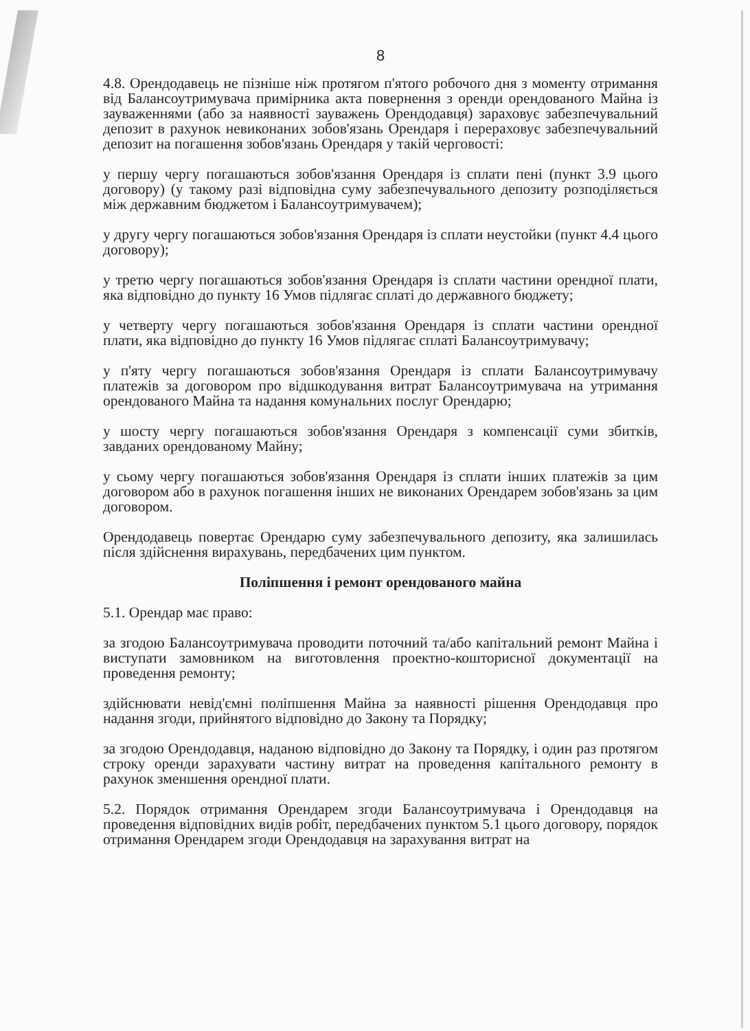8
4.8. Орендодавець не пізніше ніж протягом п'ятого робочого дня з моменту отримання від Балансоутримувача примірника акта повернення з оренди орендованого Майна із зауваженнями (або за наявності зауважень Орендодавця) зараховує забезпечувальний депозит в рахунок невиконаних зобов'язань Орендаря і перераховує забезпечувальний депозит на погашення зобов'язань Орендаря у такій черговості:
у першу чергу погашаються зобов'язання Орендаря із сплати пені (пункт 3.9 цього договору) (у такому разі відповідна суму забезпечувального депозиту розподіляється між державним бюджетом і Балансоутримувачем);
у другу чергу погашаються зобов'язання Орендаря із сплати неустойки (пункт 4.4 цього договору);
у третю чергу погашаються зобов'язання Орендаря із сплати частини орендної плати, яка відповідно до пункту 16 Умов підлягає сплаті до державного бюджету;
у четверту чергу погашаються зобов'язання Орендаря із сплати частини орендної плати, яка відповідно до пункту 16 Умов підлягає сплаті Балансоутримувачу;
у п'яту чергу погашаються зобов'язання Орендаря із сплати Балансоутримувачу платежів за договором про відшкодування витрат Балансоутримувача на утримання орендованого Майна та надання комунальних послуг Орендарю;
у шосту чергу погашаються зобов'язання Орендаря з компенсації суми збитків, завданих орендованому Майну;
у сьому чергу погашаються зобов'язання Орендаря із сплати інших платежів за цим договором або в рахунок погашення інших не виконаних Орендарем зобов'язань за цим договором.
Орендодавець повертає Орендарю суму забезпечувального депозиту, яка залишилась після здійснення вирахувань, передбачених цим пунктом.
Поліпшення і ремонт орендованого майна
5.1. Орендар має право:
за згодою Балансоутримувача проводити поточний та/або капітальний ремонт Майна і виступати замовником на виготовлення проектно-кошторисної документації на проведення ремонту;
здійснювати невід'ємні поліпшення Майна за наявності рішення Орендодавця про надання згоди, прийнятого відповідно до Закону та Порядку;
за згодою Орендодавця, наданою відповідно до Закону та Порядку, і один раз протягом строку оренди зарахувати частину витрат на проведення капітального ремонту в рахунок зменшення орендної плати.
5.2. Порядок отримання Орендарем згоди Балансоутримувача і Орендодавця на проведення відповідних видів робіт, передбачених пунктом 5.1 цього договору, порядок отримання Орендарем згоди Орендодавця на зарахування витрат на